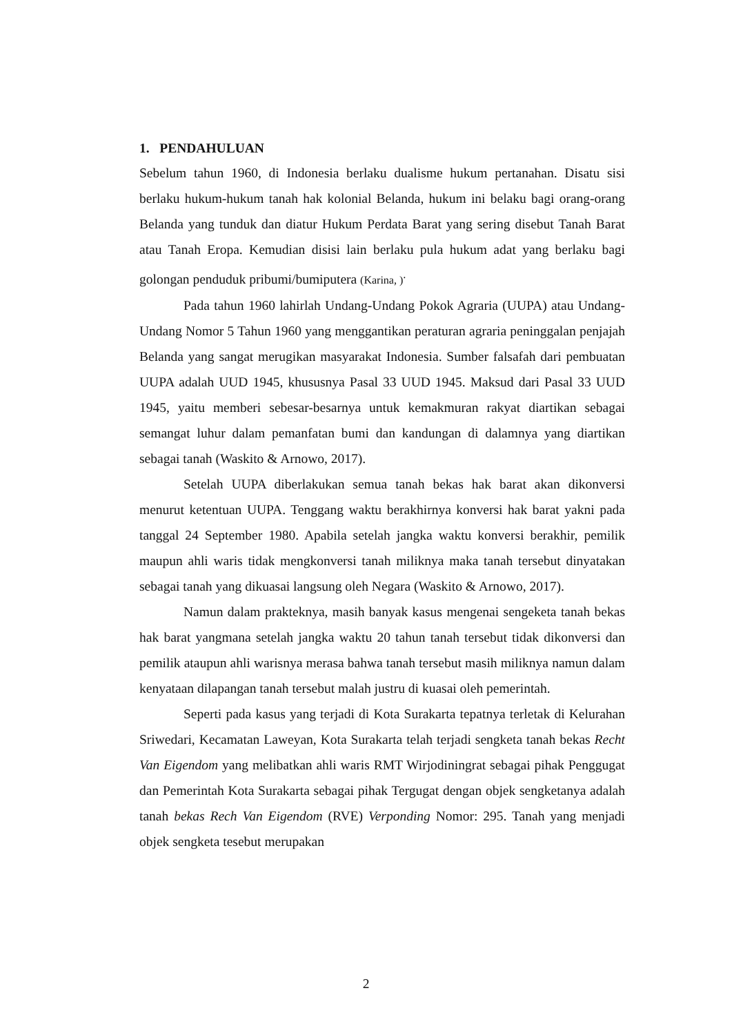1. PENDAHULUAN
Sebelum tahun 1960, di Indonesia berlaku dualisme hukum pertanahan. Disatu sisi berlaku hukum-hukum tanah hak kolonial Belanda, hukum ini belaku bagi orang-orang Belanda yang tunduk dan diatur Hukum Perdata Barat yang sering disebut Tanah Barat atau Tanah Eropa. Kemudian disisi lain berlaku pula hukum adat yang berlaku bagi golongan penduduk pribumi/bumiputera (Karina, )<sup>.</sup>
Pada tahun 1960 lahirlah Undang-Undang Pokok Agraria (UUPA) atau Undang-Undang Nomor 5 Tahun 1960 yang menggantikan peraturan agraria peninggalan penjajah Belanda yang sangat merugikan masyarakat Indonesia. Sumber falsafah dari pembuatan UUPA adalah UUD 1945, khususnya Pasal 33 UUD 1945. Maksud dari Pasal 33 UUD 1945, yaitu memberi sebesar-besarnya untuk kemakmuran rakyat diartikan sebagai semangat luhur dalam pemanfatan bumi dan kandungan di dalamnya yang diartikan sebagai tanah (Waskito & Arnowo, 2017).
Setelah UUPA diberlakukan semua tanah bekas hak barat akan dikonversi menurut ketentuan UUPA. Tenggang waktu berakhirnya konversi hak barat yakni pada tanggal 24 September 1980. Apabila setelah jangka waktu konversi berakhir, pemilik maupun ahli waris tidak mengkonversi tanah miliknya maka tanah tersebut dinyatakan sebagai tanah yang dikuasai langsung oleh Negara (Waskito & Arnowo, 2017).
Namun dalam prakteknya, masih banyak kasus mengenai sengeketa tanah bekas hak barat yangmana setelah jangka waktu 20 tahun tanah tersebut tidak dikonversi dan pemilik ataupun ahli warisnya merasa bahwa tanah tersebut masih miliknya namun dalam kenyataan dilapangan tanah tersebut malah justru di kuasai oleh pemerintah.
Seperti pada kasus yang terjadi di Kota Surakarta tepatnya terletak di Kelurahan Sriwedari, Kecamatan Laweyan, Kota Surakarta telah terjadi sengketa tanah bekas Recht Van Eigendom yang melibatkan ahli waris RMT Wirjodiningrat sebagai pihak Penggugat dan Pemerintah Kota Surakarta sebagai pihak Tergugat dengan objek sengketanya adalah tanah bekas Rech Van Eigendom (RVE) Verponding Nomor: 295. Tanah yang menjadi objek sengketa tesebut merupakan
2